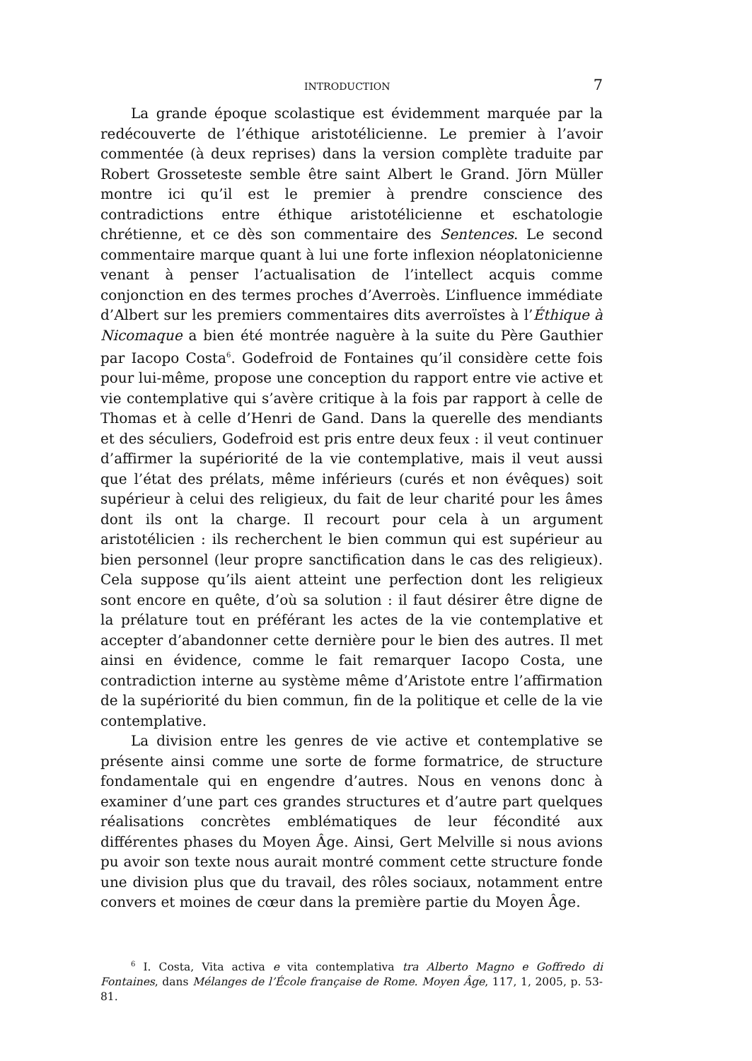INTRODUCTION 7
La grande époque scolastique est évidemment marquée par la redécouverte de l’éthique aristotélicienne. Le premier à l’avoir commentée (à deux reprises) dans la version complète traduite par Robert Grosseteste semble être saint Albert le Grand. Jörn Müller montre ici qu’il est le premier à prendre conscience des contradictions entre éthique aristotélicienne et eschatologie chrétienne, et ce dès son commentaire des Sentences. Le second commentaire marque quant à lui une forte inflexion néoplatonicienne venant à penser l’actualisation de l’intellect acquis comme conjonction en des termes proches d’Averroès. L’influence immédiate d’Albert sur les premiers commentaires dits averroïstes à l’Éthique à Nicomaque a bien été montrée naguère à la suite du Père Gauthier par Iacopo Costa<sup>6</sup>. Godefroid de Fontaines qu’il considère cette fois pour lui-même, propose une conception du rapport entre vie active et vie contemplative qui s’avère critique à la fois par rapport à celle de Thomas et à celle d’Henri de Gand. Dans la querelle des mendiants et des séculiers, Godefroid est pris entre deux feux : il veut continuer d’affirmer la supériorité de la vie contemplative, mais il veut aussi que l’état des prélats, même inférieurs (curés et non évêques) soit supérieur à celui des religieux, du fait de leur charité pour les âmes dont ils ont la charge. Il recourt pour cela à un argument aristotélicien : ils recherchent le bien commun qui est supérieur au bien personnel (leur propre sanctification dans le cas des religieux). Cela suppose qu’ils aient atteint une perfection dont les religieux sont encore en quête, d’où sa solution : il faut désirer être digne de la prélature tout en préférant les actes de la vie contemplative et accepter d’abandonner cette dernière pour le bien des autres. Il met ainsi en évidence, comme le fait remarquer Iacopo Costa, une contradiction interne au système même d’Aristote entre l’affirmation de la supériorité du bien commun, fin de la politique et celle de la vie contemplative.
La division entre les genres de vie active et contemplative se présente ainsi comme une sorte de forme formatrice, de structure fondamentale qui en engendre d’autres. Nous en venons donc à examiner d’une part ces grandes structures et d’autre part quelques réalisations concrètes emblématiques de leur fécondité aux différentes phases du Moyen Âge. Ainsi, Gert Melville si nous avions pu avoir son texte nous aurait montré comment cette structure fonde une division plus que du travail, des rôles sociaux, notamment entre convers et moines de cœur dans la première partie du Moyen Âge.
<sup>6</sup> I. Costa, Vita activa e vita contemplativa tra Alberto Magno e Goffredo di Fontaines, dans Mélanges de l’École française de Rome. Moyen Âge, 117, 1, 2005, p. 53-81.